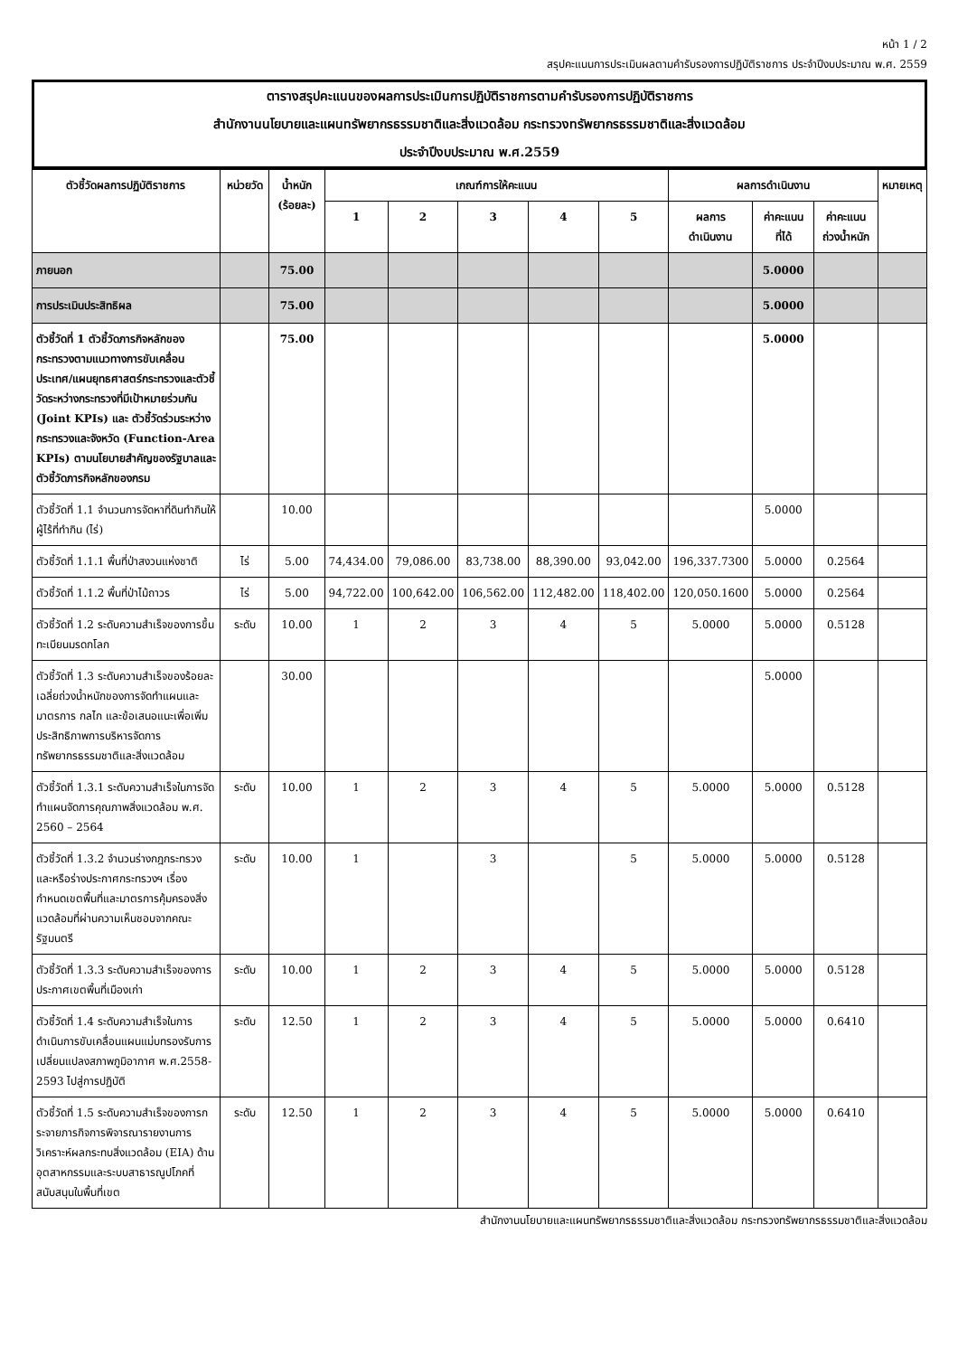หน้า 1 / 2
สรุปคะแนนการประเมินผลตามคำรับรองการปฏิบัติราชการ ประจำปีงบประมาณ พ.ศ. 2559
ตารางสรุปคะแนนของผลการประเมินการปฏิบัติราชการตามคำรับรองการปฏิบัติราชการ
สำนักงานนโยบายและแผนทรัพยากรธรรมชาติและสิ่งแวดล้อม กระทรวงทรัพยากรธรรมชาติและสิ่งแวดล้อม
ประจำปีงบประมาณ พ.ศ.2559
| ตัวชี้วัดผลการปฏิบัติราชการ | หน่วยวัด | น้ำหนัก (ร้อยละ) | เกณฑ์การให้คะแนน | | | | | ผลการดำเนินงาน | | | หมายเหตุ |
| --- | --- | --- | --- | --- | --- | --- | --- | --- | --- | --- | --- |
| | | | 1 | 2 | 3 | 4 | 5 | ผลการ ดำเนินงาน | ค่าคะแนน ที่ได้ | ค่าคะแนน ถ่วงน้ำหนัก | |
| ภายนอก | | 75.00 | | | | | | | 5.0000 | | |
| การประเมินประสิทธิผล | | 75.00 | | | | | | | 5.0000 | | |
| ตัวชี้วัดที่ 1 ตัวชี้วัดภารกิจหลักของกระทรวงตามแนวทางการขับเคลื่อนประเทศ/แผนยุทธศาสตร์กระทรวงและตัวชี้วัดระหว่างกระทรวงที่มีเป้าหมายร่วมกัน (Joint KPIs) และ ตัวชี้วัดร่วมระหว่างกระทรวงและจังหวัด (Function-Area KPIs) ตามนโยบายสำคัญของรัฐบาลและตัวชี้วัดภารกิจหลักของกรม | | 75.00 | | | | | | | 5.0000 | | |
| ตัวชี้วัดที่ 1.1 จำนวนการจัดหาที่ดินทำกินให้ผู้ไร้ที่ทำกิน (ไร่) | | 10.00 | | | | | | | 5.0000 | | |
| ตัวชี้วัดที่ 1.1.1 พื้นที่ป่าสงวนแห่งชาติ | ไร่ | 5.00 | 74,434.00 | 79,086.00 | 83,738.00 | 88,390.00 | 93,042.00 | 196,337.7300 | 5.0000 | 0.2564 | |
| ตัวชี้วัดที่ 1.1.2 พื้นที่ป่าไม้ถาวร | ไร่ | 5.00 | 94,722.00 | 100,642.00 | 106,562.00 | 112,482.00 | 118,402.00 | 120,050.1600 | 5.0000 | 0.2564 | |
| ตัวชี้วัดที่ 1.2 ระดับความสำเร็จของการขึ้นทะเบียนมรดกโลก | ระดับ | 10.00 | 1 | 2 | 3 | 4 | 5 | 5.0000 | 5.0000 | 0.5128 | |
| ตัวชี้วัดที่ 1.3 ระดับความสำเร็จของร้อยละเฉลี่ยถ่วงน้ำหนักของการจัดทำแผนและมาตรการ กลไก และข้อเสนอแนะเพื่อเพิ่มประสิทธิภาพการบริหารจัดการทรัพยากรธรรมชาติและสิ่งแวดล้อม | | 30.00 | | | | | | | 5.0000 | | |
| ตัวชี้วัดที่ 1.3.1 ระดับความสำเร็จในการจัดทำแผนจัดการคุณภาพสิ่งแวดล้อม พ.ศ. 2560 – 2564 | ระดับ | 10.00 | 1 | 2 | 3 | 4 | 5 | 5.0000 | 5.0000 | 0.5128 | |
| ตัวชี้วัดที่ 1.3.2 จำนวนร่างกฎกระทรวงและหรือร่างประกาศกระทรวงฯ เรื่อง กำหนดเขตพื้นที่และมาตรการคุ้มครองสิ่งแวดล้อมที่ผ่านความเห็นชอบจากคณะรัฐมนตรี | ระดับ | 10.00 | 1 | | 3 | | 5 | 5.0000 | 5.0000 | 0.5128 | |
| ตัวชี้วัดที่ 1.3.3 ระดับความสำเร็จของการประกาศเขตพื้นที่เมืองเก่า | ระดับ | 10.00 | 1 | 2 | 3 | 4 | 5 | 5.0000 | 5.0000 | 0.5128 | |
| ตัวชี้วัดที่ 1.4 ระดับความสำเร็จในการดำเนินการขับเคลื่อนแผนแม่บทรองรับการเปลี่ยนแปลงสภาพภูมิอากาศ พ.ศ.2558-2593 ไปสู่การปฏิบัติ | ระดับ | 12.50 | 1 | 2 | 3 | 4 | 5 | 5.0000 | 5.0000 | 0.6410 | |
| ตัวชี้วัดที่ 1.5 ระดับความสำเร็จของการกระจายภารกิจการพิจารณารายงานการวิเคราะห์ผลกระทบสิ่งแวดล้อม (EIA) ด้านอุตสาหกรรมและระบบสาธารณูปโภคที่สนับสนุนในพื้นที่เขต | ระดับ | 12.50 | 1 | 2 | 3 | 4 | 5 | 5.0000 | 5.0000 | 0.6410 | |
สำนักงานนโยบายและแผนทรัพยากรธรรมชาติและสิ่งแวดล้อม กระทรวงทรัพยากรธรรมชาติและสิ่งแวดล้อม